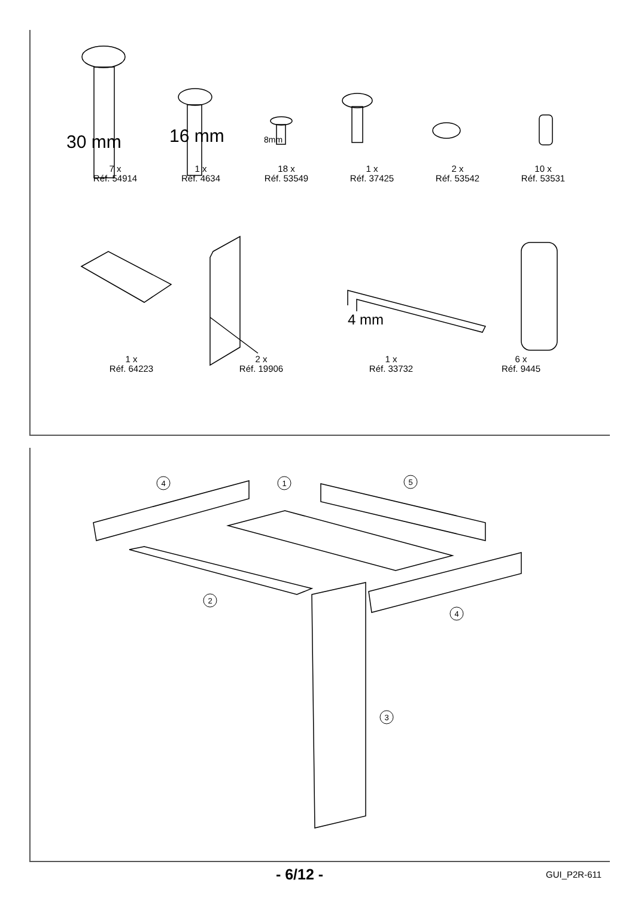30 mm 16 mm 8mm
4 mm
7 x
Réf. 54914
1 x
Réf. 4634
18 x
Réf. 53549
1 x
Réf. 37425
2 x
Réf. 53542
10 x
Réf. 53531
1 x
Réf. 64223
2 x
Réf. 19906
1 x
Réf. 33732
6 x
Réf. 9445
4
1
5
2
4
3
- 6/12 - GUI_P2R-611